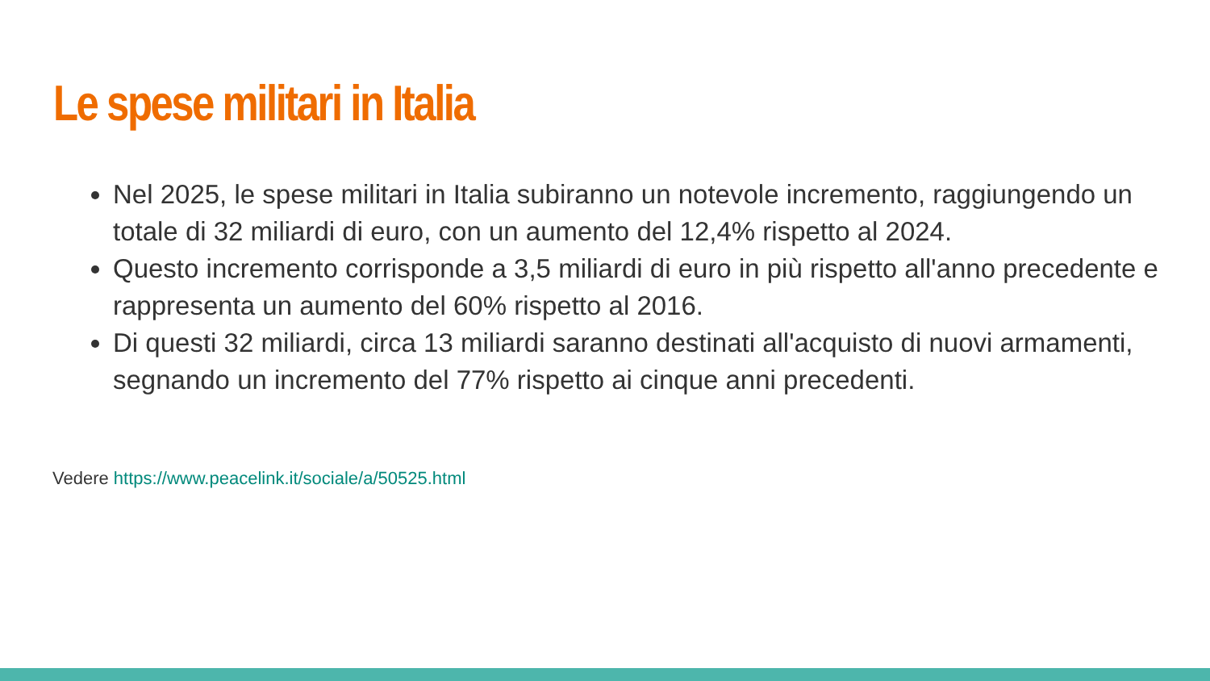Le spese militari in Italia
Nel 2025, le spese militari in Italia subiranno un notevole incremento, raggiungendo un totale di 32 miliardi di euro, con un aumento del 12,4% rispetto al 2024.
Questo incremento corrisponde a 3,5 miliardi di euro in più rispetto all'anno precedente e rappresenta un aumento del 60% rispetto al 2016.
Di questi 32 miliardi, circa 13 miliardi saranno destinati all'acquisto di nuovi armamenti, segnando un incremento del 77% rispetto ai cinque anni precedenti.
Vedere https://www.peacelink.it/sociale/a/50525.html